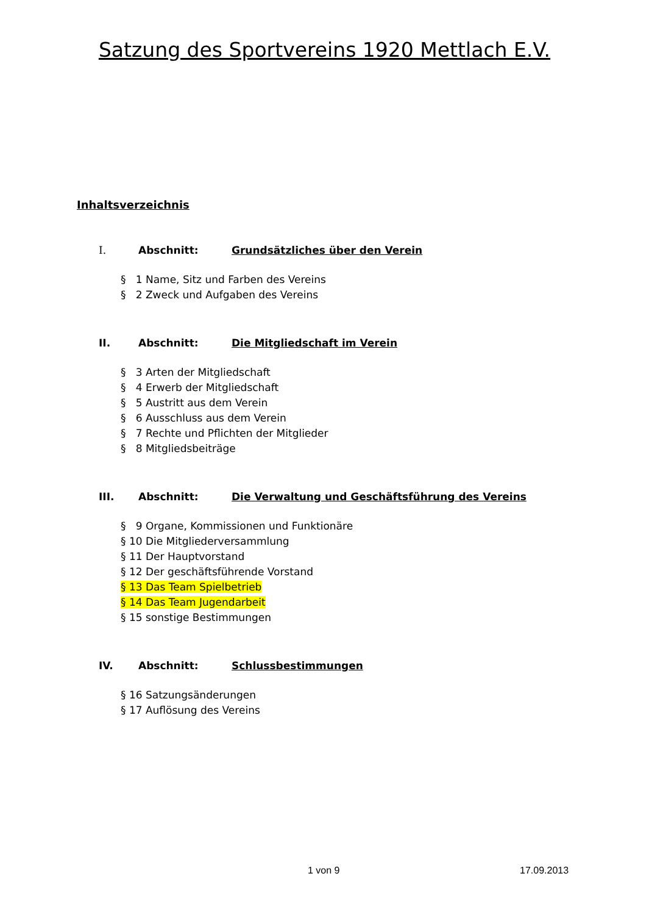Satzung des Sportvereins 1920 Mettlach E.V.
Inhaltsverzeichnis
I. Abschnitt: Grundsätzliches über den Verein
§ 1 Name, Sitz und Farben des Vereins
§ 2 Zweck und Aufgaben des Vereins
II. Abschnitt: Die Mitgliedschaft im Verein
§ 3 Arten der Mitgliedschaft
§ 4 Erwerb der Mitgliedschaft
§ 5 Austritt aus dem Verein
§ 6 Ausschluss aus dem Verein
§ 7 Rechte und Pflichten der Mitglieder
§ 8 Mitgliedsbeiträge
III. Abschnitt: Die Verwaltung und Geschäftsführung des Vereins
§ 9 Organe, Kommissionen und Funktionäre
§ 10 Die Mitgliederversammlung
§ 11 Der Hauptvorstand
§ 12 Der geschäftsführende Vorstand
§ 13 Das Team Spielbetrieb
§ 14 Das Team Jugendarbeit
§ 15 sonstige Bestimmungen
IV. Abschnitt: Schlussbestimmungen
§ 16 Satzungsänderungen
§ 17 Auflösung des Vereins
1 von 9 17.09.2013